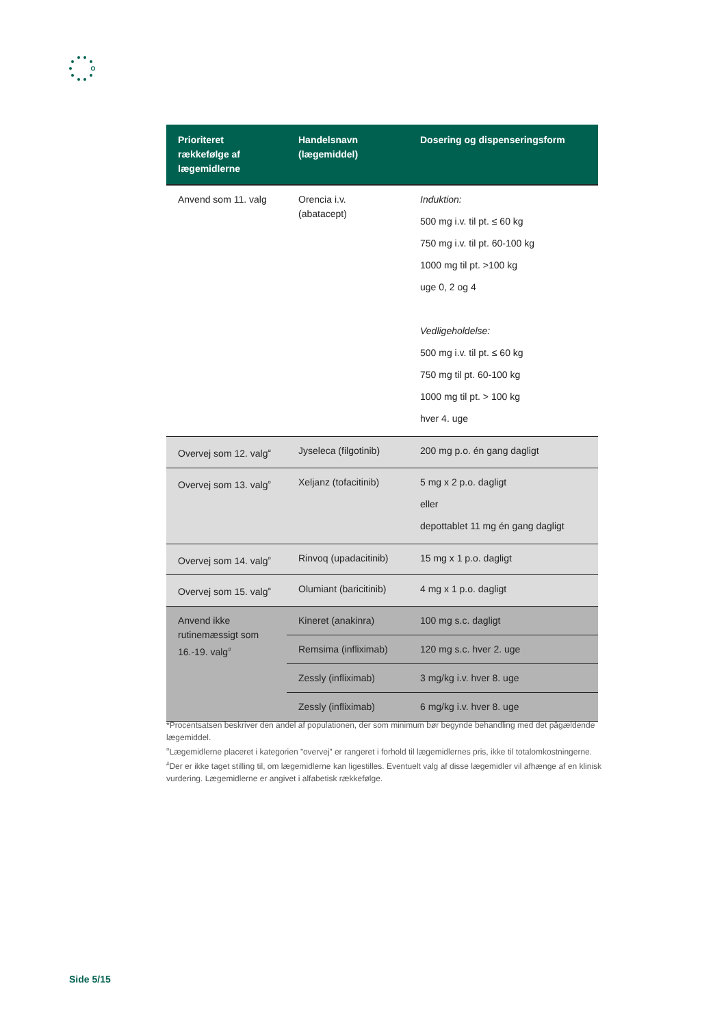| Prioriteret rækkefølge af lægemidlerne | Handelsnavn (lægemiddel) | Dosering og dispenseringsform |
| --- | --- | --- |
| Anvend som 11. valg | Orencia i.v. (abatacept) | Induktion: 500 mg i.v. til pt. ≤ 60 kg 750 mg i.v. til pt. 60-100 kg 1000 mg til pt. >100 kg uge 0, 2 og 4 Vedligeholdelse: 500 mg i.v. til pt. ≤ 60 kg 750 mg til pt. 60-100 kg 1000 mg til pt. > 100 kg hver 4. uge |
| Overvej som 12. valg<sup>¤</sup> | Jyseleca (filgotinib) | 200 mg p.o. én gang dagligt |
| Overvej som 13. valg<sup>¤</sup> | Xeljanz (tofacitinib) | 5 mg x 2 p.o. dagligt eller depottablet 11 mg én gang dagligt |
| Overvej som 14. valg<sup>¤</sup> | Rinvoq (upadacitinib) | 15 mg x 1 p.o. dagligt |
| Overvej som 15. valg<sup>¤</sup> | Olumiant (baricitinib) | 4 mg x 1 p.o. dagligt |
| Anvend ikke rutinemæssigt som 16.-19. valg<sup>#</sup> | Kineret (anakinra) | 100 mg s.c. dagligt |
| | Remsima (infliximab) | 120 mg s.c. hver 2. uge |
| | Zessly (infliximab) | 3 mg/kg i.v. hver 8. uge |
| | Zessly (infliximab) | 6 mg/kg i.v. hver 8. uge |
*Procentsatsen beskriver den andel af populationen, der som minimum bør begynde behandling med det pågældende lægemiddel.
<sup>¤</sup>Lægemidlerne placeret i kategorien ”overvej” er rangeret i forhold til lægemidlernes pris, ikke til totalomkostningerne.
<sup>#</sup> Der er ikke taget stilling til, om lægemidlerne kan ligestilles. Eventuelt valg af disse lægemidler vil afhænge af en klinisk vurdering. Lægemidlerne er angivet i alfabetisk rækkefølge.
Side 5/15